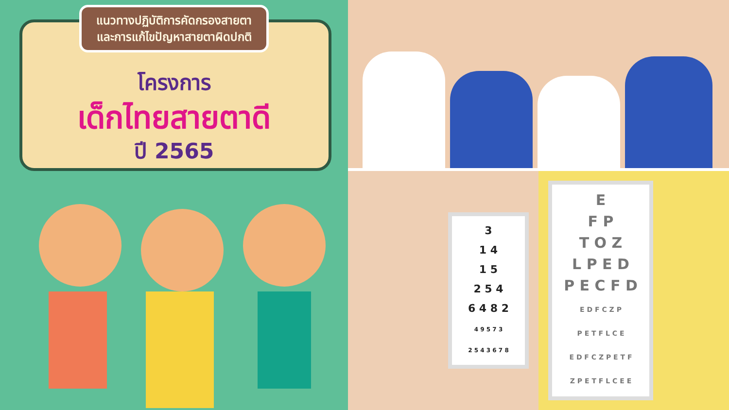แนวทางปฏิบัติการคัดกรองสายตา
และการแก้ไขปัญหาสายตาผิดปกติ
โครงการ
เด็กไทยสายตาดี
ปี 2565
3
1 4
1 5
2 5 4
6 4 8 2
4 9 5 7 3
2 5 4 3 6 7 8
E
F P
T O Z
L P E D
P E C F D
E D F C Z P
P E T F L C E
E D F C Z P E T F
Z P E T F L C E E